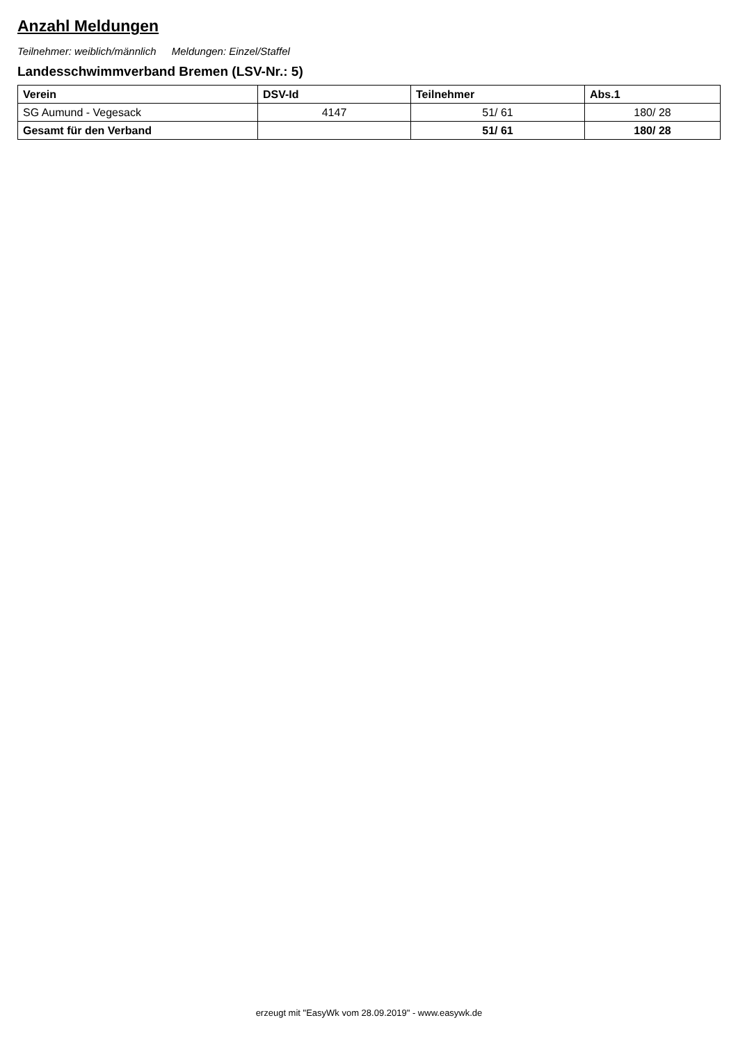Anzahl Meldungen
Teilnehmer: weiblich/männlich Meldungen: Einzel/Staffel
Landesschwimmverband Bremen (LSV-Nr.: 5)
| Verein | DSV-Id | Teilnehmer | Abs.1 |
| --- | --- | --- | --- |
| SG Aumund - Vegesack | 4147 | 51/ 61 | 180/ 28 |
| Gesamt für den Verband | | 51/ 61 | 180/ 28 |
erzeugt mit "EasyWk vom 28.09.2019" - www.easywk.de